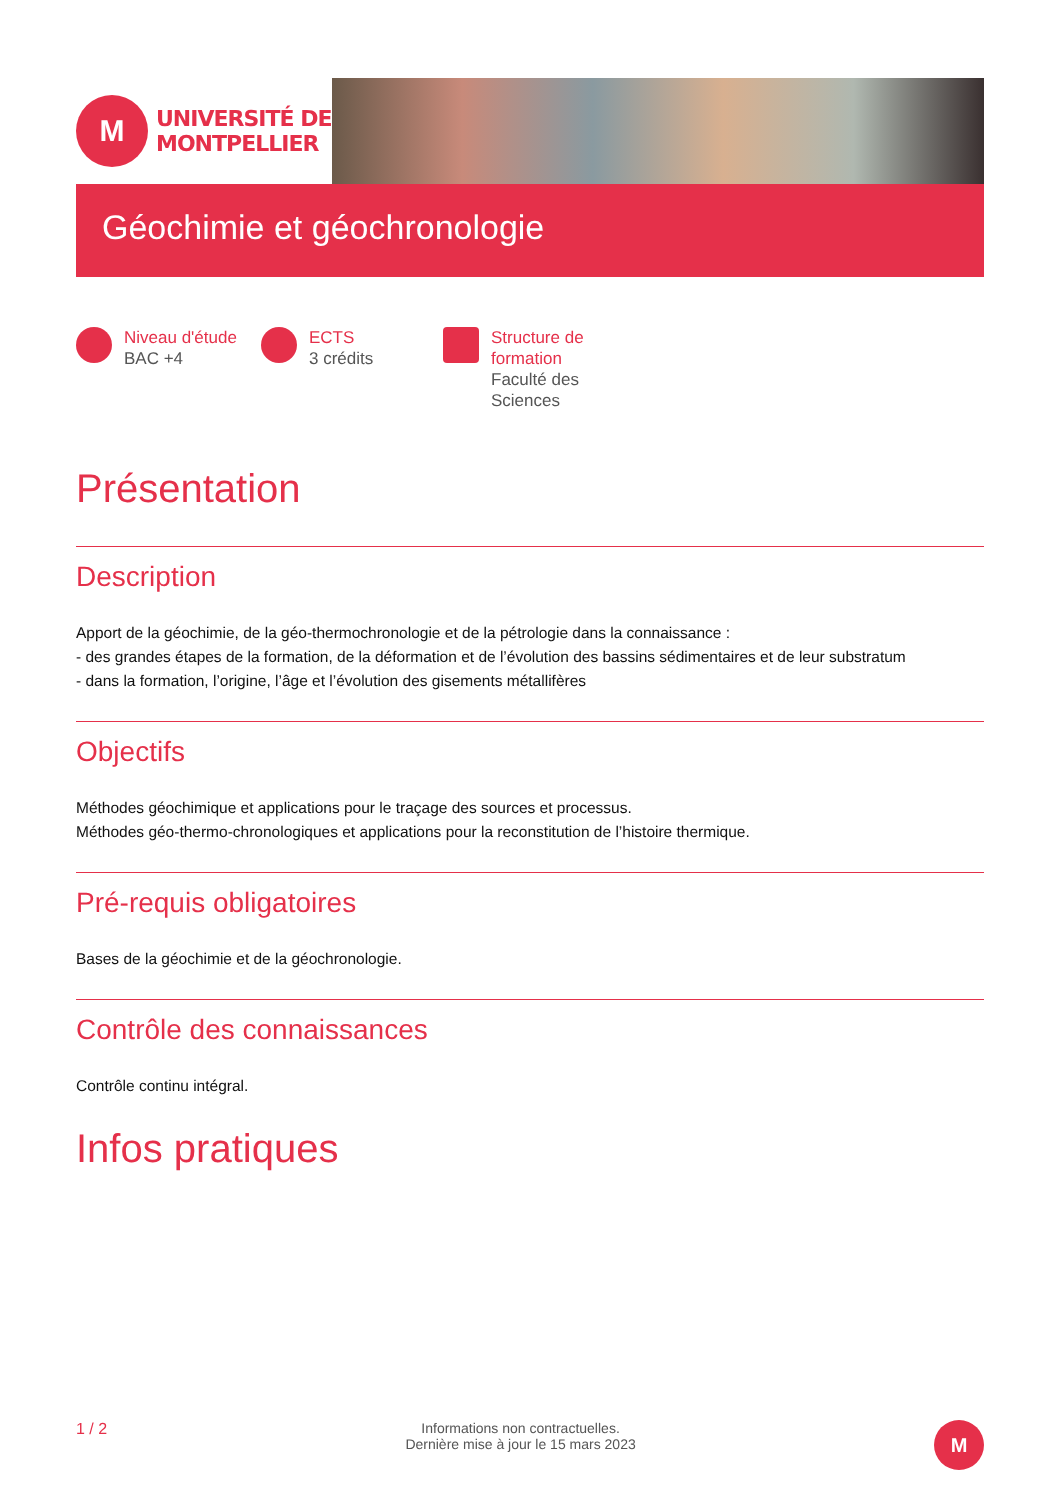M
UNIVERSITÉ DE
MONTPELLIER
Géochimie et géochronologie
Niveau d'étude
BAC +4
ECTS
3 crédits
Structure de
formation
Faculté des
Sciences
Présentation
Description
Apport de la géochimie, de la géo-thermochronologie et de la pétrologie dans la connaissance :
- des grandes étapes de la formation, de la déformation et de l’évolution des bassins sédimentaires et de leur substratum
- dans la formation, l’origine, l’âge et l’évolution des gisements métallifères
Objectifs
Méthodes géochimique et applications pour le traçage des sources et processus.
Méthodes géo-thermo-chronologiques et applications pour la reconstitution de l’histoire thermique.
Pré-requis obligatoires
Bases de la géochimie et de la géochronologie.
Contrôle des connaissances
Contrôle continu intégral.
Infos pratiques
1 / 2 Informations non contractuelles.
Dernière mise à jour le 15 mars 2023
M